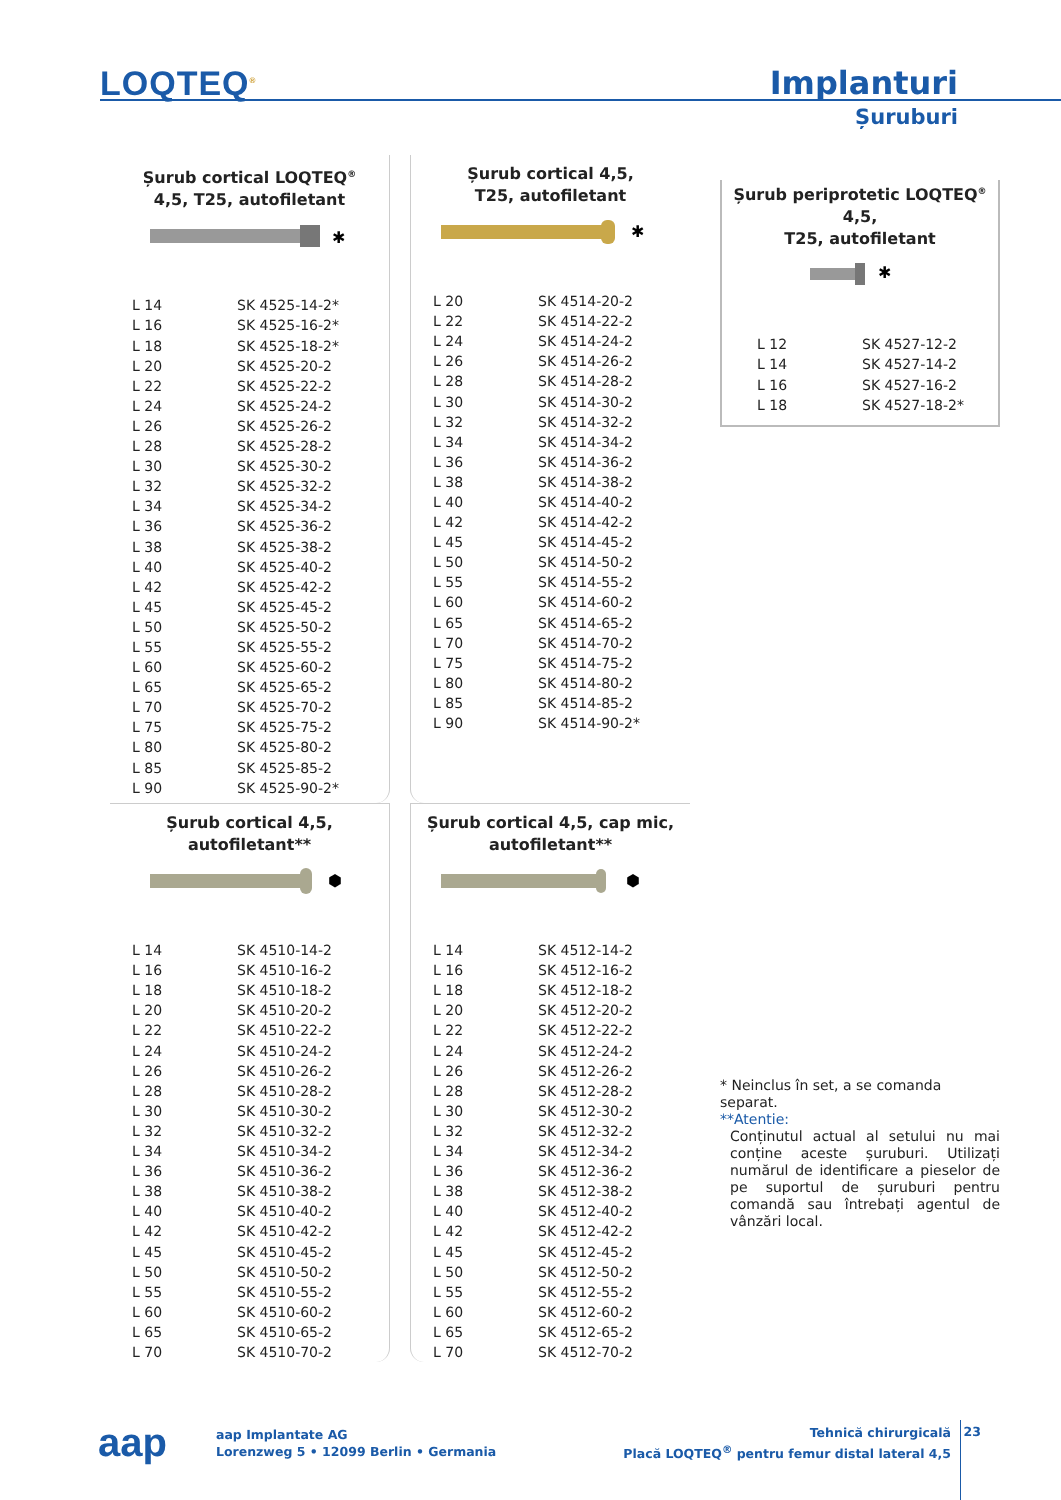LOQTEQ<sup>®</sup> Implanturi
Șuruburi
Șurub cortical LOQTEQ<sup>®</sup>
4,5, T25, autofiletant
✱
| L 14 | SK 4525-14-2* |
| L 16 | SK 4525-16-2* |
| L 18 | SK 4525-18-2* |
| L 20 | SK 4525-20-2 |
| L 22 | SK 4525-22-2 |
| L 24 | SK 4525-24-2 |
| L 26 | SK 4525-26-2 |
| L 28 | SK 4525-28-2 |
| L 30 | SK 4525-30-2 |
| L 32 | SK 4525-32-2 |
| L 34 | SK 4525-34-2 |
| L 36 | SK 4525-36-2 |
| L 38 | SK 4525-38-2 |
| L 40 | SK 4525-40-2 |
| L 42 | SK 4525-42-2 |
| L 45 | SK 4525-45-2 |
| L 50 | SK 4525-50-2 |
| L 55 | SK 4525-55-2 |
| L 60 | SK 4525-60-2 |
| L 65 | SK 4525-65-2 |
| L 70 | SK 4525-70-2 |
| L 75 | SK 4525-75-2 |
| L 80 | SK 4525-80-2 |
| L 85 | SK 4525-85-2 |
| L 90 | SK 4525-90-2* |
Șurub cortical 4,5,
T25, autofiletant
✱
| L 20 | SK 4514-20-2 |
| L 22 | SK 4514-22-2 |
| L 24 | SK 4514-24-2 |
| L 26 | SK 4514-26-2 |
| L 28 | SK 4514-28-2 |
| L 30 | SK 4514-30-2 |
| L 32 | SK 4514-32-2 |
| L 34 | SK 4514-34-2 |
| L 36 | SK 4514-36-2 |
| L 38 | SK 4514-38-2 |
| L 40 | SK 4514-40-2 |
| L 42 | SK 4514-42-2 |
| L 45 | SK 4514-45-2 |
| L 50 | SK 4514-50-2 |
| L 55 | SK 4514-55-2 |
| L 60 | SK 4514-60-2 |
| L 65 | SK 4514-65-2 |
| L 70 | SK 4514-70-2 |
| L 75 | SK 4514-75-2 |
| L 80 | SK 4514-80-2 |
| L 85 | SK 4514-85-2 |
| L 90 | SK 4514-90-2* |
Șurub periprotetic LOQTEQ<sup>®</sup> 4,5,
T25, autofiletant
✱
| L 12 | SK 4527-12-2 |
| L 14 | SK 4527-14-2 |
| L 16 | SK 4527-16-2 |
| L 18 | SK 4527-18-2* |
* Neinclus în set, a se comanda separat.
**Atentie:
Conținutul actual al setului nu mai conține aceste șuruburi. Utilizați numărul de identificare a pieselor de pe suportul de șuruburi pentru comandă sau întrebați agentul de vânzări local.
Șurub cortical 4,5,
autofiletant**
⬢
| L 14 | SK 4510-14-2 |
| L 16 | SK 4510-16-2 |
| L 18 | SK 4510-18-2 |
| L 20 | SK 4510-20-2 |
| L 22 | SK 4510-22-2 |
| L 24 | SK 4510-24-2 |
| L 26 | SK 4510-26-2 |
| L 28 | SK 4510-28-2 |
| L 30 | SK 4510-30-2 |
| L 32 | SK 4510-32-2 |
| L 34 | SK 4510-34-2 |
| L 36 | SK 4510-36-2 |
| L 38 | SK 4510-38-2 |
| L 40 | SK 4510-40-2 |
| L 42 | SK 4510-42-2 |
| L 45 | SK 4510-45-2 |
| L 50 | SK 4510-50-2 |
| L 55 | SK 4510-55-2 |
| L 60 | SK 4510-60-2 |
| L 65 | SK 4510-65-2 |
| L 70 | SK 4510-70-2 |
Șurub cortical 4,5, cap mic,
autofiletant**
⬢
| L 14 | SK 4512-14-2 |
| L 16 | SK 4512-16-2 |
| L 18 | SK 4512-18-2 |
| L 20 | SK 4512-20-2 |
| L 22 | SK 4512-22-2 |
| L 24 | SK 4512-24-2 |
| L 26 | SK 4512-26-2 |
| L 28 | SK 4512-28-2 |
| L 30 | SK 4512-30-2 |
| L 32 | SK 4512-32-2 |
| L 34 | SK 4512-34-2 |
| L 36 | SK 4512-36-2 |
| L 38 | SK 4512-38-2 |
| L 40 | SK 4512-40-2 |
| L 42 | SK 4512-42-2 |
| L 45 | SK 4512-45-2 |
| L 50 | SK 4512-50-2 |
| L 55 | SK 4512-55-2 |
| L 60 | SK 4512-60-2 |
| L 65 | SK 4512-65-2 |
| L 70 | SK 4512-70-2 |
aap
aap Implantate AG
Lorenzweg 5 • 12099 Berlin • Germania
Tehnică chirurgicală
Placă LOQTEQ<sup>®</sup> pentru femur distal lateral 4,5
23